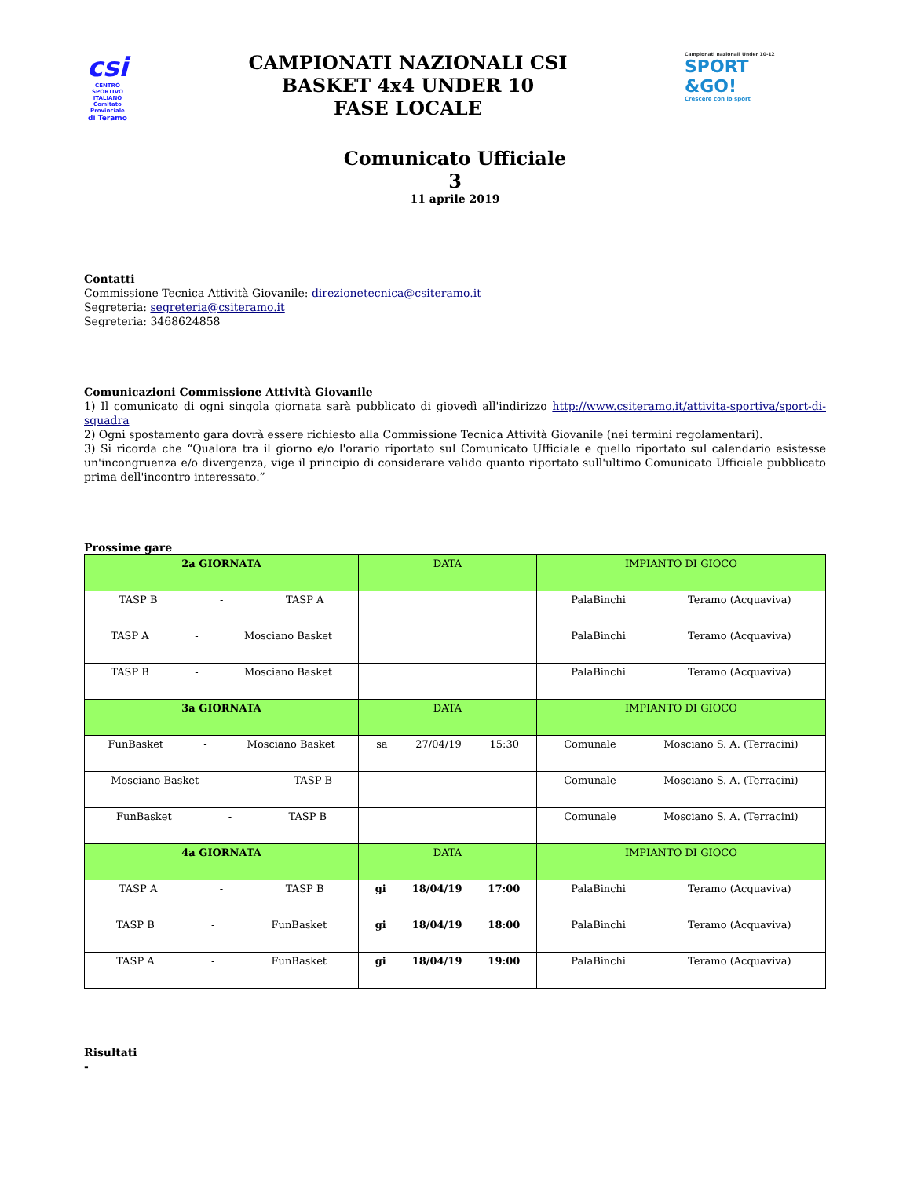csi
CENTRO SPORTIVO ITALIANO
Comitato Provinciale
di Teramo
CAMPIONATI NAZIONALI CSI
BASKET 4x4 UNDER 10
FASE LOCALE
Campionati nazionali Under 10-12
SPORT
&GO!
Crescere con lo sport
Comunicato Ufficiale
3
11 aprile 2019
Contatti
Commissione Tecnica Attività Giovanile: direzionetecnica@csiteramo.it
Segreteria: segreteria@csiteramo.it
Segreteria: 3468624858
Comunicazioni Commissione Attività Giovanile
1) Il comunicato di ogni singola giornata sarà pubblicato di giovedì all'indirizzo http://www.csiteramo.it/attivita-sportiva/sport-di-squadra
2) Ogni spostamento gara dovrà essere richiesto alla Commissione Tecnica Attività Giovanile (nei termini regolamentari).
3) Si ricorda che “Qualora tra il giorno e/o l'orario riportato sul Comunicato Ufficiale e quello riportato sul calendario esistesse un'incongruenza e/o divergenza, vige il principio di considerare valido quanto riportato sull'ultimo Comunicato Ufficiale pubblicato prima dell'incontro interessato.”
Prossime gare
| 2a GIORNATA | DATA | IMPIANTO DI GIOCO |
| --- | --- | --- |
| TASP B - TASP A | | PalaBinchi Teramo (Acquaviva) |
| TASP A - Mosciano Basket | | PalaBinchi Teramo (Acquaviva) |
| TASP B - Mosciano Basket | | PalaBinchi Teramo (Acquaviva) |
| 3a GIORNATA | DATA | IMPIANTO DI GIOCO |
| FunBasket - Mosciano Basket | sa 27/04/19 15:30 | Comunale Mosciano S. A. (Terracini) |
| Mosciano Basket - TASP B | | Comunale Mosciano S. A. (Terracini) |
| FunBasket - TASP B | | Comunale Mosciano S. A. (Terracini) |
| 4a GIORNATA | DATA | IMPIANTO DI GIOCO |
| TASP A - TASP B | gi 18/04/19 17:00 | PalaBinchi Teramo (Acquaviva) |
| TASP B - FunBasket | gi 18/04/19 18:00 | PalaBinchi Teramo (Acquaviva) |
| TASP A - FunBasket | gi 18/04/19 19:00 | PalaBinchi Teramo (Acquaviva) |
Risultati
-